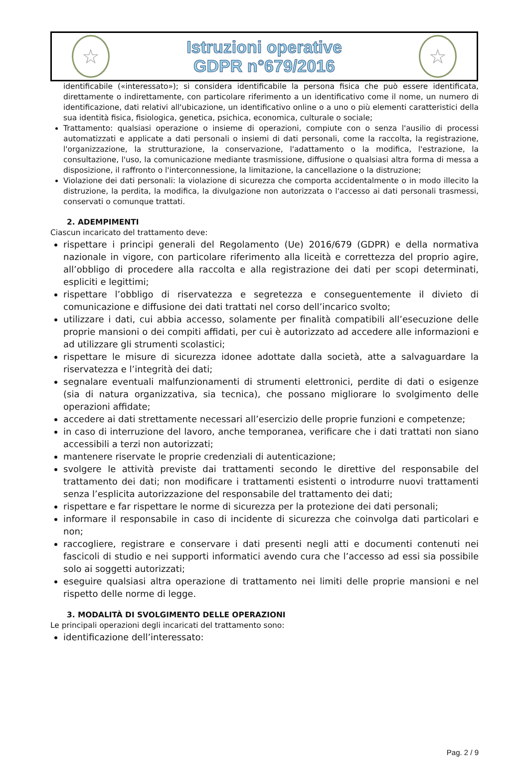☆
Istruzioni operative
GDPR n°679/2016
☆
identificabile («interessato»); si considera identificabile la persona fisica che può essere identificata, direttamente o indirettamente, con particolare riferimento a un identificativo come il nome, un numero di identificazione, dati relativi all'ubicazione, un identificativo online o a uno o più elementi caratteristici della sua identità fisica, fisiologica, genetica, psichica, economica, culturale o sociale;
Trattamento: qualsiasi operazione o insieme di operazioni, compiute con o senza l'ausilio di processi automatizzati e applicate a dati personali o insiemi di dati personali, come la raccolta, la registrazione, l'organizzazione, la strutturazione, la conservazione, l'adattamento o la modifica, l'estrazione, la consultazione, l'uso, la comunicazione mediante trasmissione, diffusione o qualsiasi altra forma di messa a disposizione, il raffronto o l'interconnessione, la limitazione, la cancellazione o la distruzione;
Violazione dei dati personali: la violazione di sicurezza che comporta accidentalmente o in modo illecito la distruzione, la perdita, la modifica, la divulgazione non autorizzata o l'accesso ai dati personali trasmessi, conservati o comunque trattati.
2. ADEMPIMENTI
Ciascun incaricato del trattamento deve:
rispettare i principi generali del Regolamento (Ue) 2016/679 (GDPR) e della normativa nazionale in vigore, con particolare riferimento alla liceità e correttezza del proprio agire, all’obbligo di procedere alla raccolta e alla registrazione dei dati per scopi determinati, espliciti e legittimi;
rispettare l’obbligo di riservatezza e segretezza e conseguentemente il divieto di comunicazione e diffusione dei dati trattati nel corso dell’incarico svolto;
utilizzare i dati, cui abbia accesso, solamente per finalità compatibili all’esecuzione delle proprie mansioni o dei compiti affidati, per cui è autorizzato ad accedere alle informazioni e ad utilizzare gli strumenti scolastici;
rispettare le misure di sicurezza idonee adottate dalla società, atte a salvaguardare la riservatezza e l’integrità dei dati;
segnalare eventuali malfunzionamenti di strumenti elettronici, perdite di dati o esigenze (sia di natura organizzativa, sia tecnica), che possano migliorare lo svolgimento delle operazioni affidate;
accedere ai dati strettamente necessari all’esercizio delle proprie funzioni e competenze;
in caso di interruzione del lavoro, anche temporanea, verificare che i dati trattati non siano accessibili a terzi non autorizzati;
mantenere riservate le proprie credenziali di autenticazione;
svolgere le attività previste dai trattamenti secondo le direttive del responsabile del trattamento dei dati; non modificare i trattamenti esistenti o introdurre nuovi trattamenti senza l’esplicita autorizzazione del responsabile del trattamento dei dati;
rispettare e far rispettare le norme di sicurezza per la protezione dei dati personali;
informare il responsabile in caso di incidente di sicurezza che coinvolga dati particolari e non;
raccogliere, registrare e conservare i dati presenti negli atti e documenti contenuti nei fascicoli di studio e nei supporti informatici avendo cura che l’accesso ad essi sia possibile solo ai soggetti autorizzati;
eseguire qualsiasi altra operazione di trattamento nei limiti delle proprie mansioni e nel rispetto delle norme di legge.
3. MODALITÀ DI SVOLGIMENTO DELLE OPERAZIONI
Le principali operazioni degli incaricati del trattamento sono:
identificazione dell’interessato:
Pag. 2 / 9